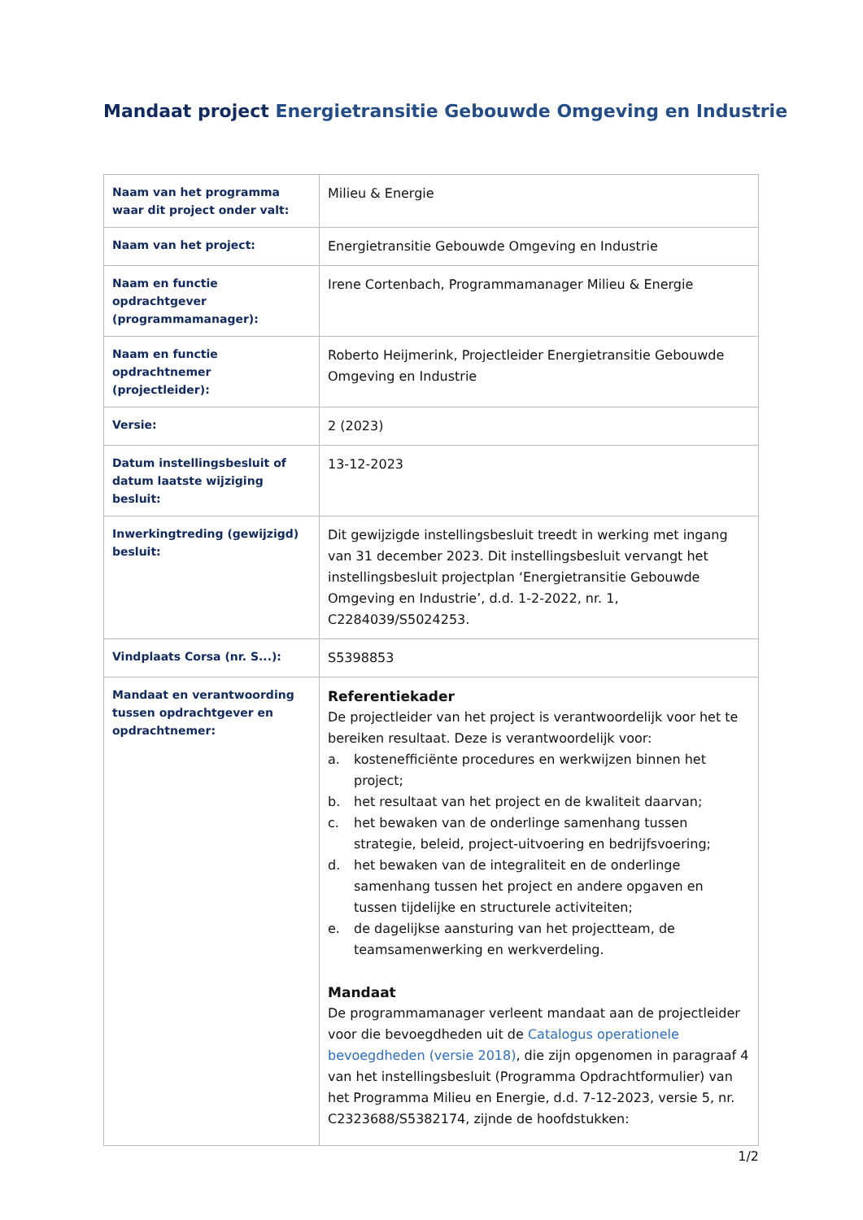Mandaat project Energietransitie Gebouwde Omgeving en Industrie
| Naam van het programma waar dit project onder valt: | Milieu & Energie |
| Naam van het project: | Energietransitie Gebouwde Omgeving en Industrie |
| Naam en functie opdrachtgever (programmamanager): | Irene Cortenbach, Programmamanager Milieu & Energie |
| Naam en functie opdrachtnemer (projectleider): | Roberto Heijmerink, Projectleider Energietransitie Gebouwde Omgeving en Industrie |
| Versie: | 2 (2023) |
| Datum instellingsbesluit of datum laatste wijziging besluit: | 13-12-2023 |
| Inwerkingtreding (gewijzigd) besluit: | Dit gewijzigde instellingsbesluit treedt in werking met ingang van 31 december 2023. Dit instellingsbesluit vervangt het instellingsbesluit projectplan ‘Energietransitie Gebouwde Omgeving en Industrie’, d.d. 1-2-2022, nr. 1, C2284039/S5024253. |
| Vindplaats Corsa (nr. S...): | S5398853 |
| Mandaat en verantwoording tussen opdrachtgever en opdrachtnemer: | Referentiekader De projectleider van het project is verantwoordelijk voor het te bereiken resultaat. Deze is verantwoordelijk voor: a. kostenefficiënte procedures en werkwijzen binnen het project; b. het resultaat van het project en de kwaliteit daarvan; c. het bewaken van de onderlinge samenhang tussen strategie, beleid, project-uitvoering en bedrijfsvoering; d. het bewaken van de integraliteit en de onderlinge samenhang tussen het project en andere opgaven en tussen tijdelijke en structurele activiteiten; e. de dagelijkse aansturing van het projectteam, de teamsamenwerking en werkverdeling. Mandaat De programmamanager verleent mandaat aan de projectleider voor die bevoegdheden uit de Catalogus operationele bevoegdheden (versie 2018) , die zijn opgenomen in paragraaf 4 van het instellingsbesluit (Programma Opdrachtformulier) van het Programma Milieu en Energie, d.d. 7-12-2023, versie 5, nr. C2323688/S5382174, zijnde de hoofdstukken: |
1/2